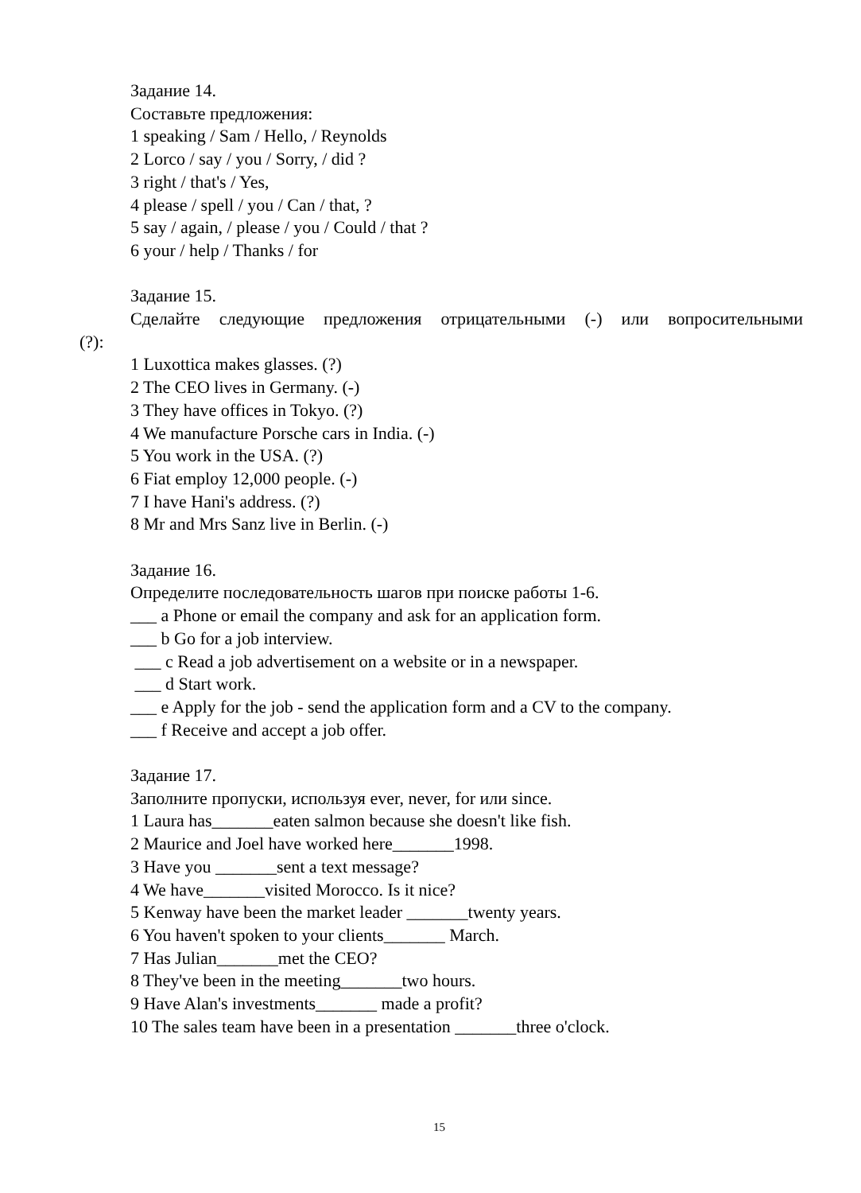Задание 14.
Составьте предложения:
1 speaking / Sam / Hello, / Reynolds
2 Lorco / say / you / Sorry, / did ?
3 right / that's / Yes,
4 please / spell / you / Can / that, ?
5 say / again, / please / you / Could / that ?
6 your / help / Thanks / for
Задание 15.
Сделайте следующие предложения отрицательными (-) или вопросительными
(?):
1 Luxottica makes glasses. (?)
2 The CEO lives in Germany. (-)
3 They have offices in Tokyo. (?)
4 We manufacture Porsche cars in India. (-)
5 You work in the USA. (?)
6 Fiat employ 12,000 people. (-)
7 I have Hani's address. (?)
8 Mr and Mrs Sanz live in Berlin. (-)
Задание 16.
Определите последовательность шагов при поиске работы 1-6.
___ a Phone or email the company and ask for an application form.
___ b Go for a job interview.
___ c Read a job advertisement on a website or in a newspaper.
___ d Start work.
___ e Apply for the job - send the application form and a CV to the company.
___ f Receive and accept a job offer.
Задание 17.
Заполните пропуски, используя ever, never, for или since.
1 Laura has_______eaten salmon because she doesn't like fish.
2 Maurice and Joel have worked here_______1998.
3 Have you _______sent a text message?
4 We have_______visited Morocco. Is it nice?
5 Kenway have been the market leader _______twenty years.
6 You haven't spoken to your clients_______ March.
7 Has Julian_______met the CEO?
8 They've been in the meeting_______two hours.
9 Have Alan's investments_______ made a profit?
10 The sales team have been in a presentation _______three o'clock.
15